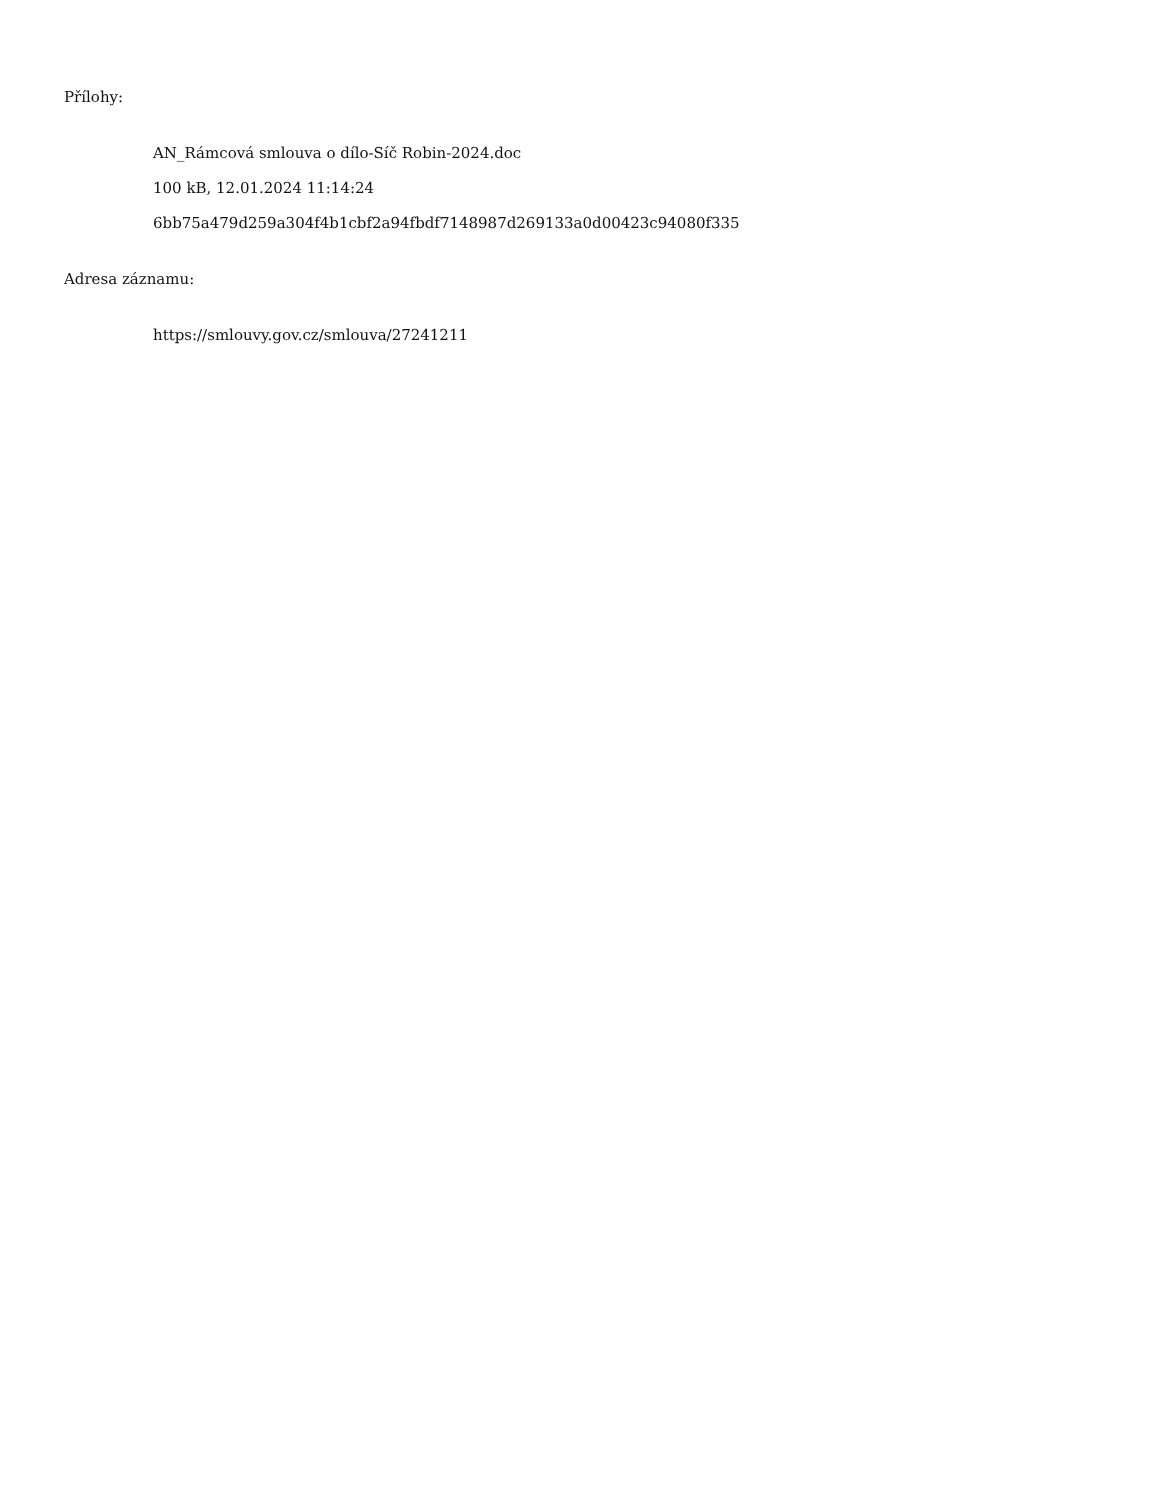Přílohy:
AN_Rámcová smlouva o dílo-Síč Robin-2024.doc
100 kB, 12.01.2024 11:14:24
6bb75a479d259a304f4b1cbf2a94fbdf7148987d269133a0d00423c94080f335
Adresa záznamu:
https://smlouvy.gov.cz/smlouva/27241211